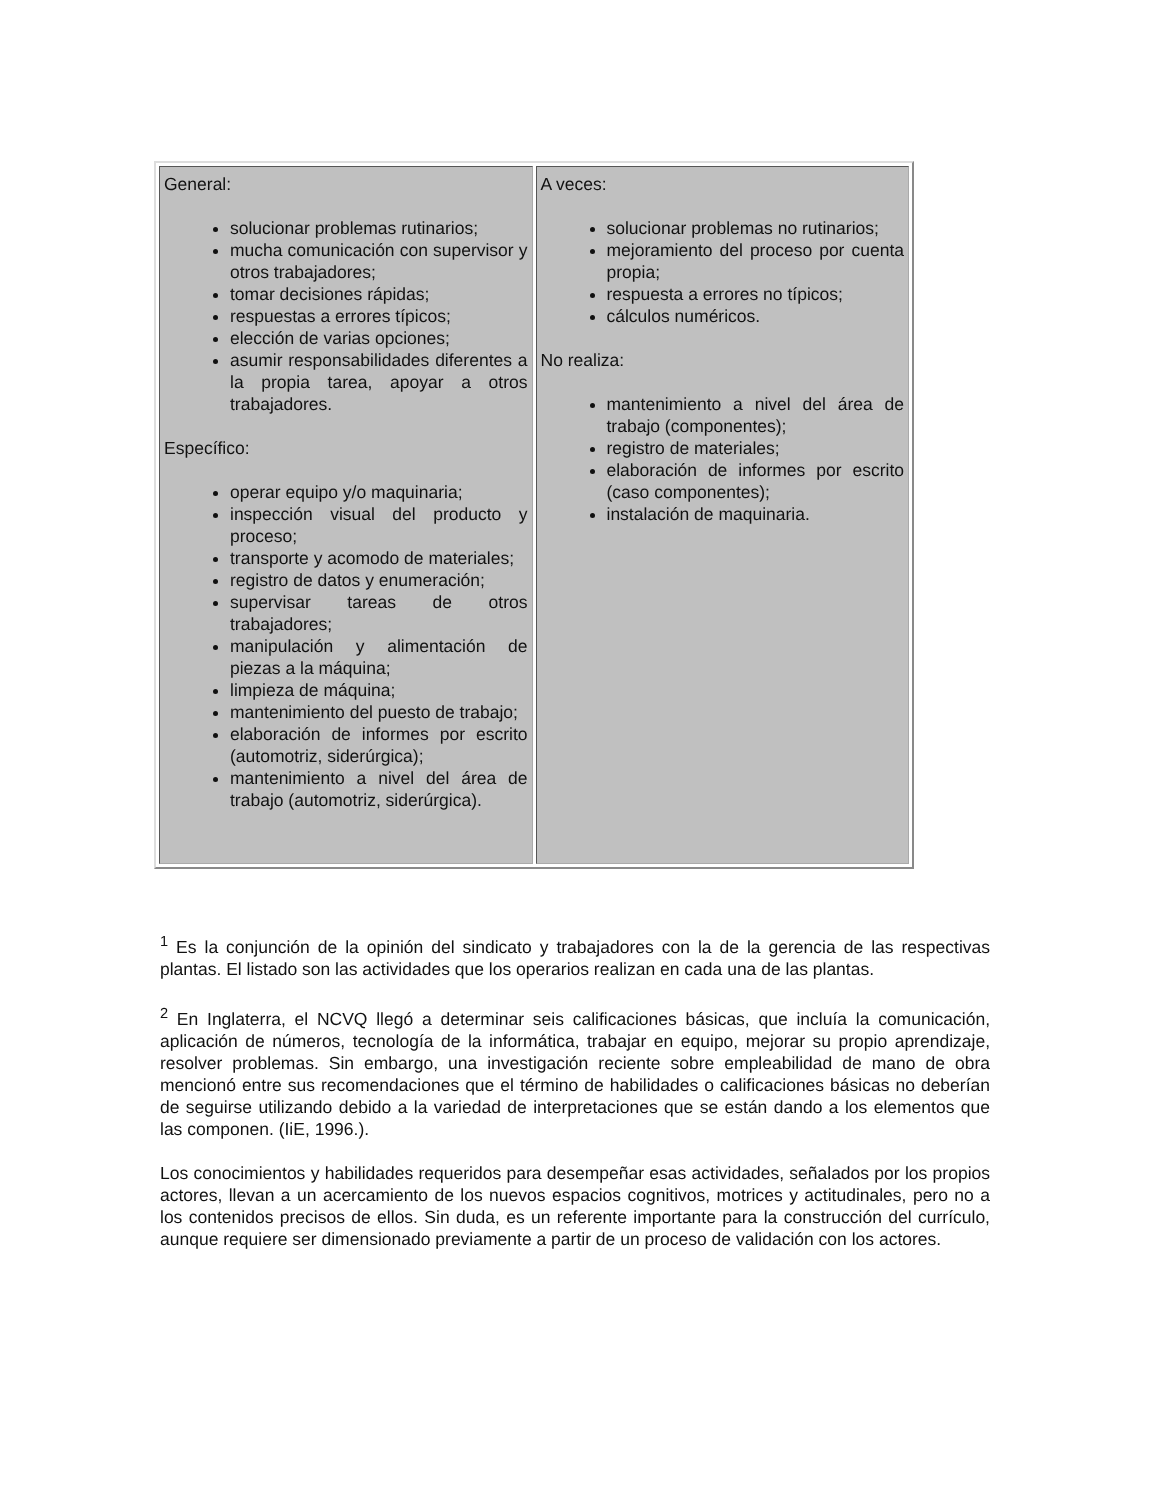| General: solucionar problemas rutinarios; mucha comunicación con supervisor y otros trabajadores; tomar decisiones rápidas; respuestas a errores típicos; elección de varias opciones; asumir responsabilidades diferentes a la propia tarea, apoyar a otros trabajadores. Específico: operar equipo y/o maquinaria; inspección visual del producto y proceso; transporte y acomodo de materiales; registro de datos y enumeración; supervisar tareas de otros trabajadores; manipulación y alimentación de piezas a la máquina; limpieza de máquina; mantenimiento del puesto de trabajo; elaboración de informes por escrito (automotriz, siderúrgica); mantenimiento a nivel del área de trabajo (automotriz, siderúrgica). | A veces: solucionar problemas no rutinarios; mejoramiento del proceso por cuenta propia; respuesta a errores no típicos; cálculos numéricos. No realiza: mantenimiento a nivel del área de trabajo (componentes); registro de materiales; elaboración de informes por escrito (caso componentes); instalación de maquinaria. |
<sup>1</sup> Es la conjunción de la opinión del sindicato y trabajadores con la de la gerencia de las respectivas plantas. El listado son las actividades que los operarios realizan en cada una de las plantas.
<sup>2</sup> En Inglaterra, el NCVQ llegó a determinar seis calificaciones básicas, que incluía la comunicación, aplicación de números, tecnología de la informática, trabajar en equipo, mejorar su propio aprendizaje, resolver problemas. Sin embargo, una investigación reciente sobre empleabilidad de mano de obra mencionó entre sus recomendaciones que el término de habilidades o calificaciones básicas no deberían de seguirse utilizando debido a la variedad de interpretaciones que se están dando a los elementos que las componen. (IiE, 1996.).
Los conocimientos y habilidades requeridos para desempeñar esas actividades, señalados por los propios actores, llevan a un acercamiento de los nuevos espacios cognitivos, motrices y actitudinales, pero no a los contenidos precisos de ellos. Sin duda, es un referente importante para la construcción del currículo, aunque requiere ser dimensionado previamente a partir de un proceso de validación con los actores.